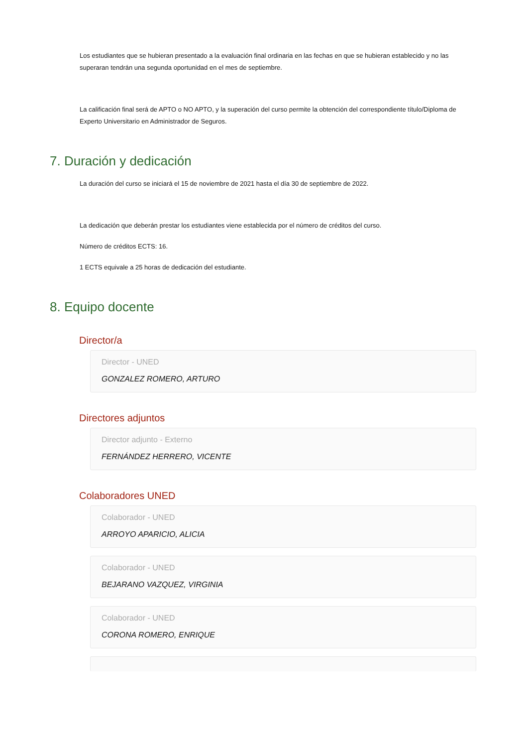Los estudiantes que se hubieran presentado a la evaluación final ordinaria en las fechas en que se hubieran establecido y no las superaran tendrán una segunda oportunidad en el mes de septiembre.
La calificación final será de APTO o NO APTO, y la superación del curso permite la obtención del correspondiente título/Diploma de Experto Universitario en Administrador de Seguros.
7. Duración y dedicación
La duración del curso se iniciará el 15 de noviembre de 2021 hasta el día 30 de septiembre de 2022.
La dedicación que deberán prestar los estudiantes viene establecida por el número de créditos del curso.
Número de créditos ECTS: 16.
1 ECTS equivale a 25 horas de dedicación del estudiante.
8. Equipo docente
Director/a
Director - UNED
GONZALEZ ROMERO, ARTURO
Directores adjuntos
Director adjunto - Externo
FERNÁNDEZ HERRERO, VICENTE
Colaboradores UNED
Colaborador - UNED
ARROYO APARICIO, ALICIA
Colaborador - UNED
BEJARANO VAZQUEZ, VIRGINIA
Colaborador - UNED
CORONA ROMERO, ENRIQUE